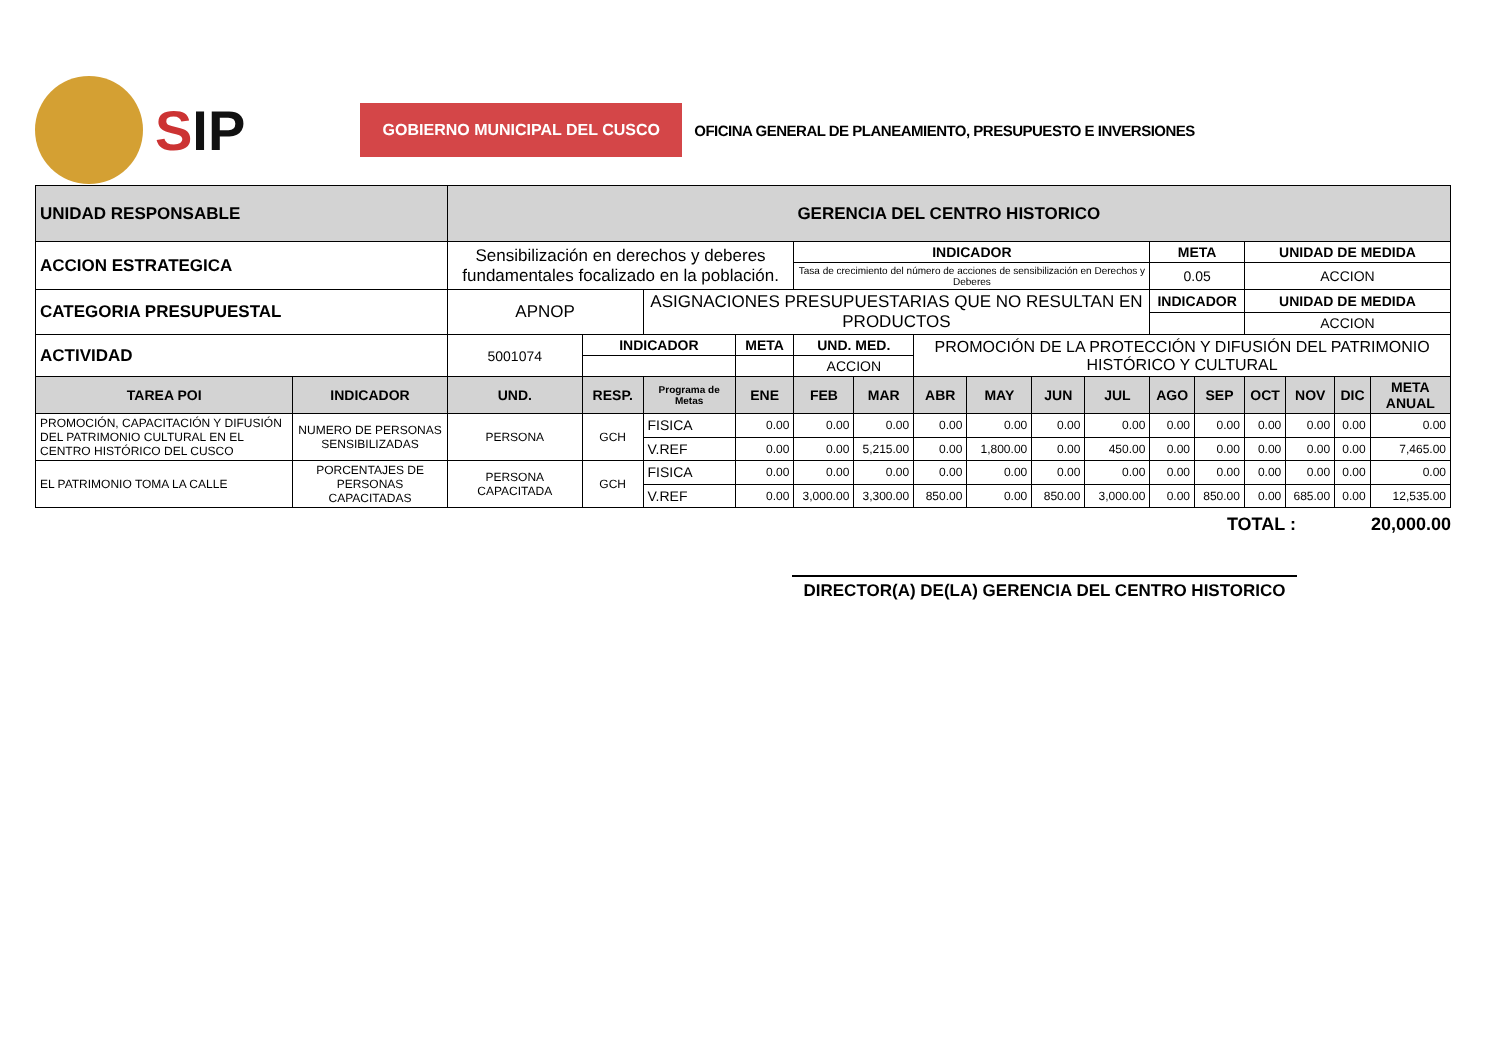SIP
GOBIERNO MUNICIPAL DEL CUSCO
OFICINA GENERAL DE PLANEAMIENTO, PRESUPUESTO E INVERSIONES
| UNIDAD RESPONSABLE | | GERENCIA DEL CENTRO HISTORICO | | | | | | | | | | | | | | | |
| ACCION ESTRATEGICA | | Sensibilización en derechos y deberes fundamentales focalizado en la población. | | | | INDICADOR | | | | | | META | | UNIDAD DE MEDIDA | | | |
| | | | | | | Tasa de crecimiento del número de acciones de sensibilización en Derechos y Deberes | | | | | | 0.05 | | ACCION | | | |
| CATEGORIA PRESUPUESTAL | | APNOP | | ASIGNACIONES PRESUPUESTARIAS QUE NO RESULTAN EN PRODUCTOS | | | | | | | | INDICADOR | | UNIDAD DE MEDIDA | | | |
| | | | | | | | | | | | | | | ACCION | | | |
| ACTIVIDAD | | 5001074 | INDICADOR | | META | UND. MED. | | PROMOCIÓN DE LA PROTECCIÓN Y DIFUSIÓN DEL PATRIMONIO HISTÓRICO Y CULTURAL | | | | | | | | | |
| | | | | | | ACCION | | | | | | | | | | | |
| TAREA POI | INDICADOR | UND. | RESP. | Programa de Metas | ENE | FEB | MAR | ABR | MAY | JUN | JUL | AGO | SEP | OCT | NOV | DIC | META ANUAL |
| PROMOCIÓN, CAPACITACIÓN Y DIFUSIÓN DEL PATRIMONIO CULTURAL EN EL CENTRO HISTÓRICO DEL CUSCO | NUMERO DE PERSONAS SENSIBILIZADAS | PERSONA | GCH | FISICA | 0.00 | 0.00 | 0.00 | 0.00 | 0.00 | 0.00 | 0.00 | 0.00 | 0.00 | 0.00 | 0.00 | 0.00 | 0.00 |
| | | | | V.REF | 0.00 | 0.00 | 5,215.00 | 0.00 | 1,800.00 | 0.00 | 450.00 | 0.00 | 0.00 | 0.00 | 0.00 | 0.00 | 7,465.00 |
| EL PATRIMONIO TOMA LA CALLE | PORCENTAJES DE PERSONAS CAPACITADAS | PERSONA CAPACITADA | GCH | FISICA | 0.00 | 0.00 | 0.00 | 0.00 | 0.00 | 0.00 | 0.00 | 0.00 | 0.00 | 0.00 | 0.00 | 0.00 | 0.00 |
| | | | | V.REF | 0.00 | 3,000.00 | 3,300.00 | 850.00 | 0.00 | 850.00 | 3,000.00 | 0.00 | 850.00 | 0.00 | 685.00 | 0.00 | 12,535.00 |
TOTAL : 20,000.00
DIRECTOR(A) DE(LA) GERENCIA DEL CENTRO HISTORICO